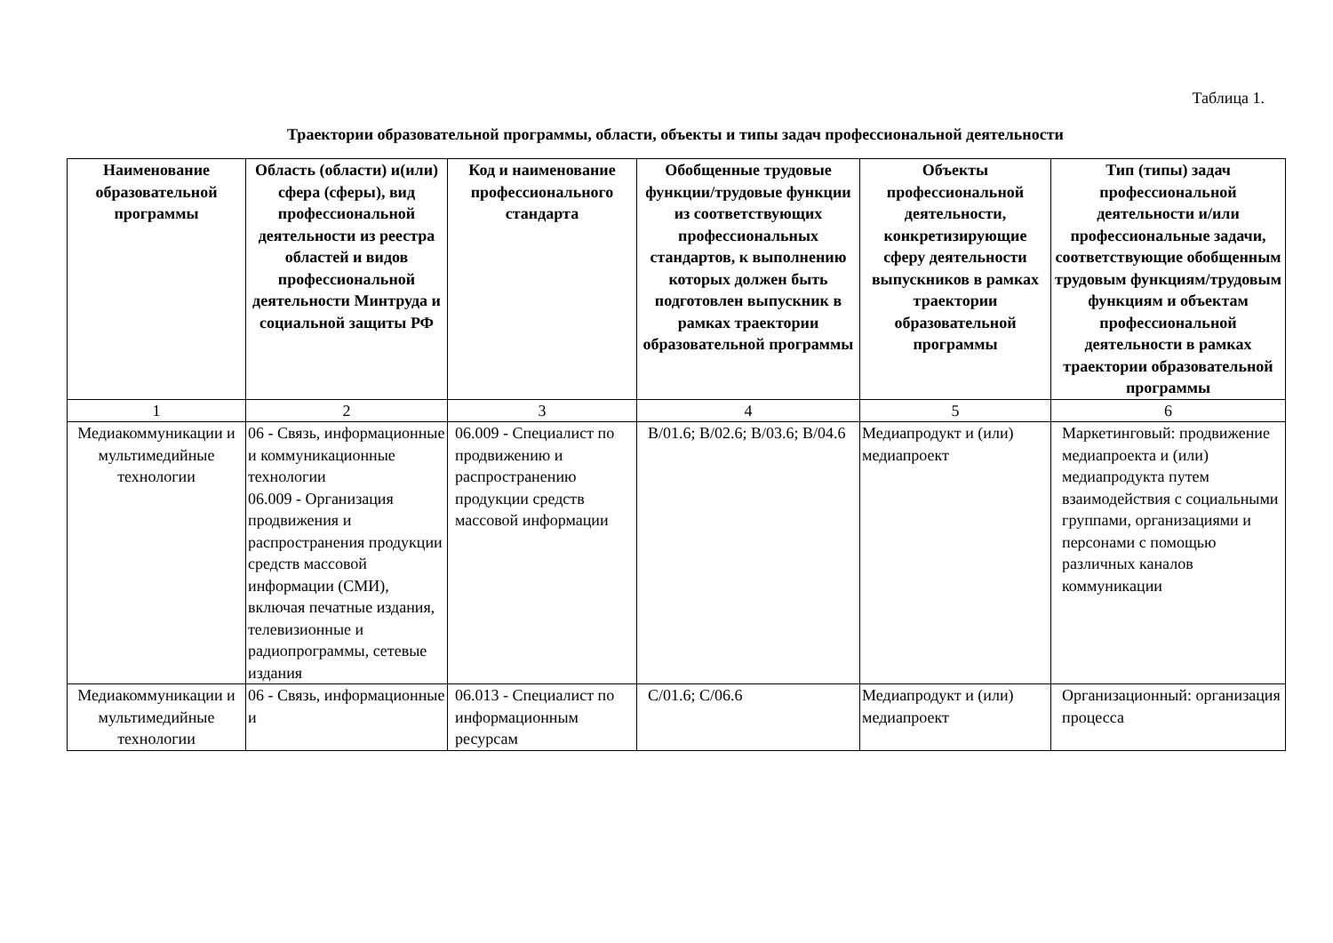Таблица 1.
Траектории образовательной программы, области, объекты и типы задач профессиональной деятельности
| Наименование образовательной программы | Область (области) и(или) сфера (сферы), вид профессиональной деятельности из реестра областей и видов профессиональной деятельности Минтруда и социальной защиты РФ | Код и наименование профессионального стандарта | Обобщенные трудовые функции/трудовые функции из соответствующих профессиональных стандартов, к выполнению которых должен быть подготовлен выпускник в рамках траектории образовательной программы | Объекты профессиональной деятельности, конкретизирующие сферу деятельности выпускников в рамках траектории образовательной программы | Тип (типы) задач профессиональной деятельности и/или профессиональные задачи, соответствующие обобщенным трудовым функциям/трудовым функциям и объектам профессиональной деятельности в рамках траектории образовательной программы |
| --- | --- | --- | --- | --- | --- |
| 1 | 2 | 3 | 4 | 5 | 6 |
| Медиакоммуникации и мультимедийные технологии | 06 - Связь, информационные и коммуникационные технологии 06.009 - Организация продвижения и распространения продукции средств массовой информации (СМИ), включая печатные издания, телевизионные и радиопрограммы, сетевые издания | 06.009 - Специалист по продвижению и распространению продукции средств массовой информации | B/01.6; B/02.6; B/03.6; B/04.6 | Медиапродукт и (или) медиапроект | Маркетинговый: продвижение медиапроекта и (или) медиапродукта путем взаимодействия с социальными группами, организациями и персонами с помощью различных каналов коммуникации |
| Медиакоммуникации и мультимедийные технологии | 06 - Связь, информационные и | 06.013 - Специалист по информационным ресурсам | C/01.6; C/06.6 | Медиапродукт и (или) медиапроект | Организационный: организация процесса |